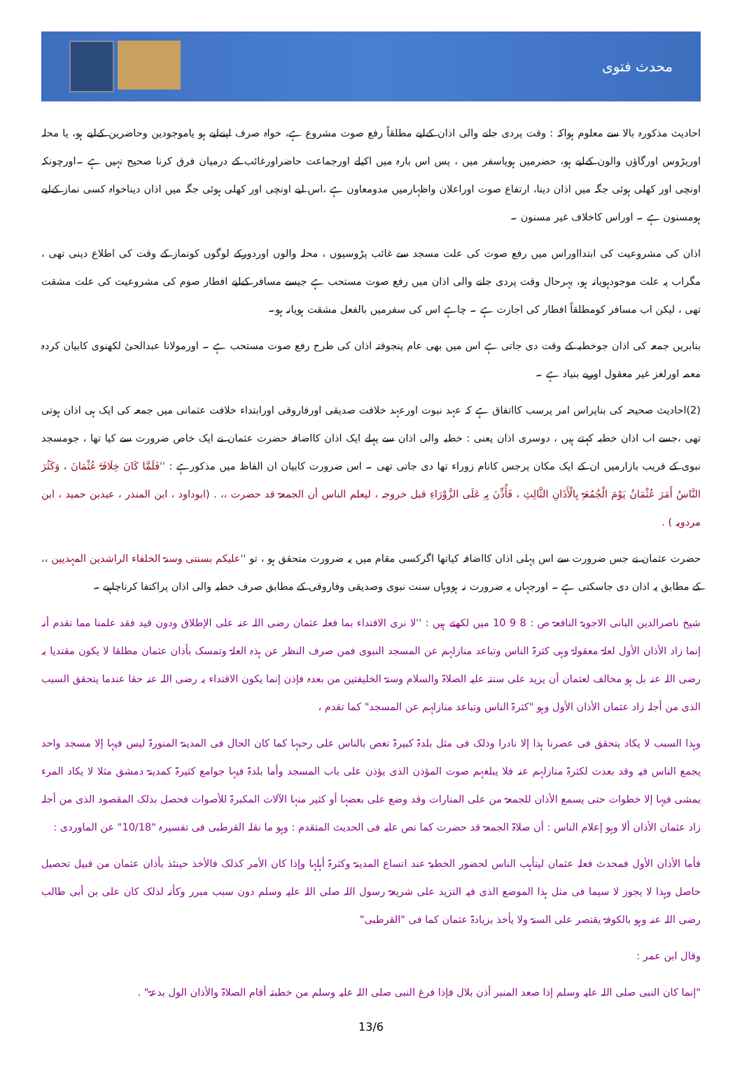محدث فتوی
احادیث مذکورہ بالا سے معلوم ہواکہ : وقت پردی جانے والی اذان کےلیے مطلقاً رفع صوت مشروع ہے، خواہ صرف اپنےلیے ہو یاموجودین وحاضرین کےلیے ہو، یا محلہ اورپڑوس اورگاؤں والون کےلیے ہو، حضرمیں ہویاسفر میں ، پس اس بارہ میں اکیلے اورجماعت حاضراورغائب کے درمیان فرق کرنا صحیح نہیں ہے ۔اورچونکہ اونچی اور کھلی ہوئی جگہ میں اذان دینا، ارتفاع صوت اوراعلان واظہارمیں مدومعاون ہے ،اس لیے اونچی اور کھلی ہوئی جگہ میں اذان دیناخواہ کسی نماز کےلیے ہومسنون ہے ۔ اوراس کاخلاف غیر مسنون ۔
اذان کی مشروعیت کی ابتدااوراس میں رفع صوت کی علت مسجد سے غائب پڑوسیوں ، محلہ والوں اوردورکے لوگوں کونماز کے وقت کی اطلاع دینی تھی ، مگراب یہ علت موجودہویانہ ہو، بہرحال وقت پردی جانے والی اذان میں رفع صوت مستحب ہے جیسے مسافر کےلیے افطار صوم کی مشروعیت کی علت مشقت تھی ، لیکن اب مسافر کومطلقاً افطار کی اجازت ہے ۔ چاہے اس کی سفرمیں بالفعل مشقت ہویانہ ہو۔
بنابریں جمعہ کی اذان جوخطبہ کے وقت دی جاتی ہے اس میں بھی عام پنجوقتہ اذان کی طرح رفع صوت مستحب ہے ۔ اورمولانا عبدالحیٔ لکھنوی کابیان کردہ معمہ اورلغز غیر معقول اوربے بنیاد ہے ۔
(2)احادیث صحیحہ کی بناپراس امر پرسب کااتفاق ہے کہ عہد نبوت اورعہد خلافت صدیقی اورفاروقی اورابتداء خلافت عثمانی میں جمعہ کی ایک ہی اذان ہوتی تھی ،جسے اب اذان خطبہ کہتے ہیں ، دوسری اذان یعنی : خطبہ والی اذان سے پہلے ایک اذان کااضافہ حضرت عثمان نے ایک خاص ضرورت سے کیا تھا ، جومسجد نبوی کے قریب بازارمیں ان کے ایک مکان پرجس کانام زوراء تھا دی جاتی تھی ۔ اس ضرورت کابیان ان الفاظ میں مذکورہے : ''فَلَمَّا کَانَ خِلَافَۃُ عُثْمَانَ ، وَکَثُرَ النَّاسُ أَمَرَ عُثْمَانُ یَوْمَ الْجُمُعَۃِ بِالْأَذَانِ الثَّالِثِ ، فَأُذِّنَ بِہِ عَلَی الزَّوْرَاءِ قبل خروجہ ، لیعلم الناس أن الجمعۃ قد حضرت ،، . (ابوداود ، ابن المنذر ، عبدبن حمید ، ابن مردویہ ) .
حضرت عثمان نے جس ضرورت سے اس پہلی اذان کااضافہ کیاتھا اگرکسی مقام میں یہ ضرورت متحقق ہو ، تو ''علیکم بسنتی وسنۃ الخلفاء الراشدین المہدیین ،، کے مطابق یہ اذان دی جاسکتی ہے ۔ اورجہاں یہ ضرورت نہ ہووہاں سنت نبوی وصدیقی وفاروقی کے مطابق صرف خطبہ والی اذان پراکتفا کرناچاہیے ۔
شیخ ناصرالدین البانی الاجوبۃ النافعۃ ص : 8 9 10 میں لکھتے ہیں : ''لا نری الاقتداء بما فعلہ عثمان رضی اللہ عنہ علی الإطلاق ودون قید فقد علمنا مما تقدم أنہ إنما زاد الأذان الأول لعلۃ معقولۃ وہی کثرۃ الناس وتباعد منازلہم عن المسجد النبوی فمن صرف النظر عن ہذہ العلۃ وتمسک بأذان عثمان مطلقا لا یکون مقتدیا بہ رضی اللہ عنہ بل ہو مخالف لعثمان أن یزید علی سنتہ علیہ الصلاۃ والسلام وسنۃ الخلیفتین من بعدہ فإذن إنما یکون الاقتداء بہ رضی اللہ عنہ حقا عندما یتحقق السبب الذی من أجلہ زاد عثمان الأذان الأول وہو "کثرۃ الناس وتباعد منازلہم عن المسجد" کما تقدم ،
وہذا السبب لا یکاد یتحقق فی عصرنا ہذا إلا نادرا وذلک فی مثل بلدۃ کبیرۃ تغص بالناس علی رحبہا کما کان الحال فی المدینۃ المنورۃ لیس فیہا إلا مسجد واحد یجمع الناس فیہ وقد بعدت لکثرۃ منازلہم عنہ فلا یبلغہم صوت المؤذن الذی یؤذن علی باب المسجد وأما بلدۃ فیہا جوامع کثیرۃ کمدینۃ دمشق مثلا لا یکاد المرء یمشی فیہا إلا خطوات حتی یسمع الأذان للجمعۃ من علی المنارات وقد وضع علی بعضہا أو کثیر منہا الآلات المکبرۃ للأصوات فحصل بذلک المقصود الذی من أجلہ زاد عثمان الأذان ألا وہو إعلام الناس : أن صلاۃ الجمعۃ قد حضرت کما نص علیہ فی الحدیث المتقدم : وہو ما نقلہ القرطبی فی تفسیرہ "10/18" عن الماوردی :
فأما الأذان الأول فمحدث فعلہ عثمان لیتأہب الناس لحضور الخطبۃ عند اتساع المدینۃ وکثرۃ أہلہا وإذا کان الأمر کذلک فالأخذ حینئذ بأذان عثمان من قبیل تحصیل حاصل وہذا لا یجوز لا سیما فی مثل ہذا الموضع الذی فیہ التزید علی شریعۃ رسول اللہ صلی اللہ علیہ وسلم دون سبب مبرر وکأنہ لذلک کان علی بن أبی طالب رضی اللہ عنہ وہو بالکوفۃ یقتصر علی السنۃ ولا یأخذ بزیادۃ عثمان کما فی "القرطبی"
وقال ابن عمر :
"إنما کان النبی صلی اللہ علیہ وسلم إذا صعد المنبر أذن بلال فإذا فرغ النبی صلی اللہ علیہ وسلم من خطبتہ أقام الصلاۃ والأذان الول بدعۃ" .
13/6